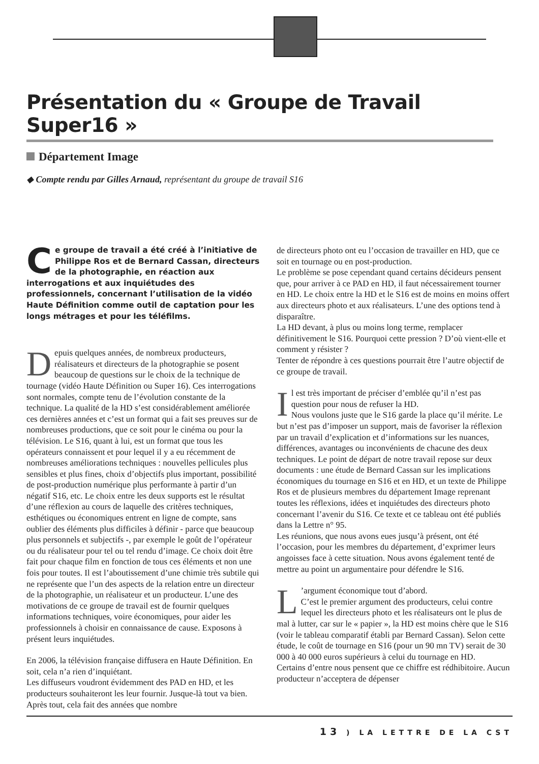Présentation du « Groupe de Travail Super16 »
Département Image
◆ Compte rendu par Gilles Arnaud, représentant du groupe de travail S16
Ce groupe de travail a été créé à l’initiative de Philippe Ros et de Bernard Cassan, directeurs de la photographie, en réaction aux interrogations et aux inquiétudes des professionnels, concernant l’utilisation de la vidéo Haute Définition comme outil de captation pour les longs métrages et pour les téléfilms.
Depuis quelques années, de nombreux producteurs, réalisateurs et directeurs de la photographie se posent beaucoup de questions sur le choix de la technique de tournage (vidéo Haute Définition ou Super 16). Ces interrogations sont normales, compte tenu de l’évolution constante de la technique. La qualité de la HD s’est considérablement améliorée ces dernières années et c’est un format qui a fait ses preuves sur de nombreuses productions, que ce soit pour le cinéma ou pour la télévision. Le S16, quant à lui, est un format que tous les opérateurs connaissent et pour lequel il y a eu récemment de nombreuses améliorations techniques : nouvelles pellicules plus sensibles et plus fines, choix d’objectifs plus important, possibilité de post-production numérique plus performante à partir d’un négatif S16, etc. Le choix entre les deux supports est le résultat d’une réflexion au cours de laquelle des critères techniques, esthétiques ou économiques entrent en ligne de compte, sans oublier des éléments plus difficiles à définir - parce que beaucoup plus personnels et subjectifs -, par exemple le goût de l’opérateur ou du réalisateur pour tel ou tel rendu d’image. Ce choix doit être fait pour chaque film en fonction de tous ces éléments et non une fois pour toutes. Il est l’aboutissement d’une chimie très subtile qui ne représente que l’un des aspects de la relation entre un directeur de la photographie, un réalisateur et un producteur. L’une des motivations de ce groupe de travail est de fournir quelques informations techniques, voire économiques, pour aider les professionnels à choisir en connaissance de cause. Exposons à présent leurs inquiétudes.
En 2006, la télévision française diffusera en Haute Définition. En soit, cela n’a rien d’inquiétant.
Les diffuseurs voudront évidemment des PAD en HD, et les producteurs souhaiteront les leur fournir. Jusque-là tout va bien. Après tout, cela fait des années que nombre
de directeurs photo ont eu l’occasion de travailler en HD, que ce soit en tournage ou en post-production.
Le problème se pose cependant quand certains décideurs pensent que, pour arriver à ce PAD en HD, il faut nécessairement tourner en HD. Le choix entre la HD et le S16 est de moins en moins offert aux directeurs photo et aux réalisateurs. L’une des options tend à disparaître.
La HD devant, à plus ou moins long terme, remplacer définitivement le S16. Pourquoi cette pression ? D’où vient-elle et comment y résister ?
Tenter de répondre à ces questions pourrait être l’autre objectif de ce groupe de travail.
Il est très important de préciser d’emblée qu’il n’est pas question pour nous de refuser la HD.
Nous voulons juste que le S16 garde la place qu’il mérite. Le but n’est pas d’imposer un support, mais de favoriser la réflexion par un travail d’explication et d’informations sur les nuances, différences, avantages ou inconvénients de chacune des deux techniques. Le point de départ de notre travail repose sur deux documents : une étude de Bernard Cassan sur les implications économiques du tournage en S16 et en HD, et un texte de Philippe Ros et de plusieurs membres du département Image reprenant toutes les réflexions, idées et inquiétudes des directeurs photo concernant l’avenir du S16. Ce texte et ce tableau ont été publiés dans la Lettre n° 95.
Les réunions, que nous avons eues jusqu’à présent, ont été l’occasion, pour les membres du département, d’exprimer leurs angoisses face à cette situation. Nous avons également tenté de mettre au point un argumentaire pour défendre le S16.
L’argument économique tout d’abord.
C’est le premier argument des producteurs, celui contre lequel les directeurs photo et les réalisateurs ont le plus de mal à lutter, car sur le « papier », la HD est moins chère que le S16 (voir le tableau comparatif établi par Bernard Cassan). Selon cette étude, le coût de tournage en S16 (pour un 90 mn TV) serait de 30 000 à 40 000 euros supérieurs à celui du tournage en HD.
Certains d’entre nous pensent que ce chiffre est rédhibitoire. Aucun producteur n’acceptera de dépenser
13 ) LA LETTRE DE LA CST